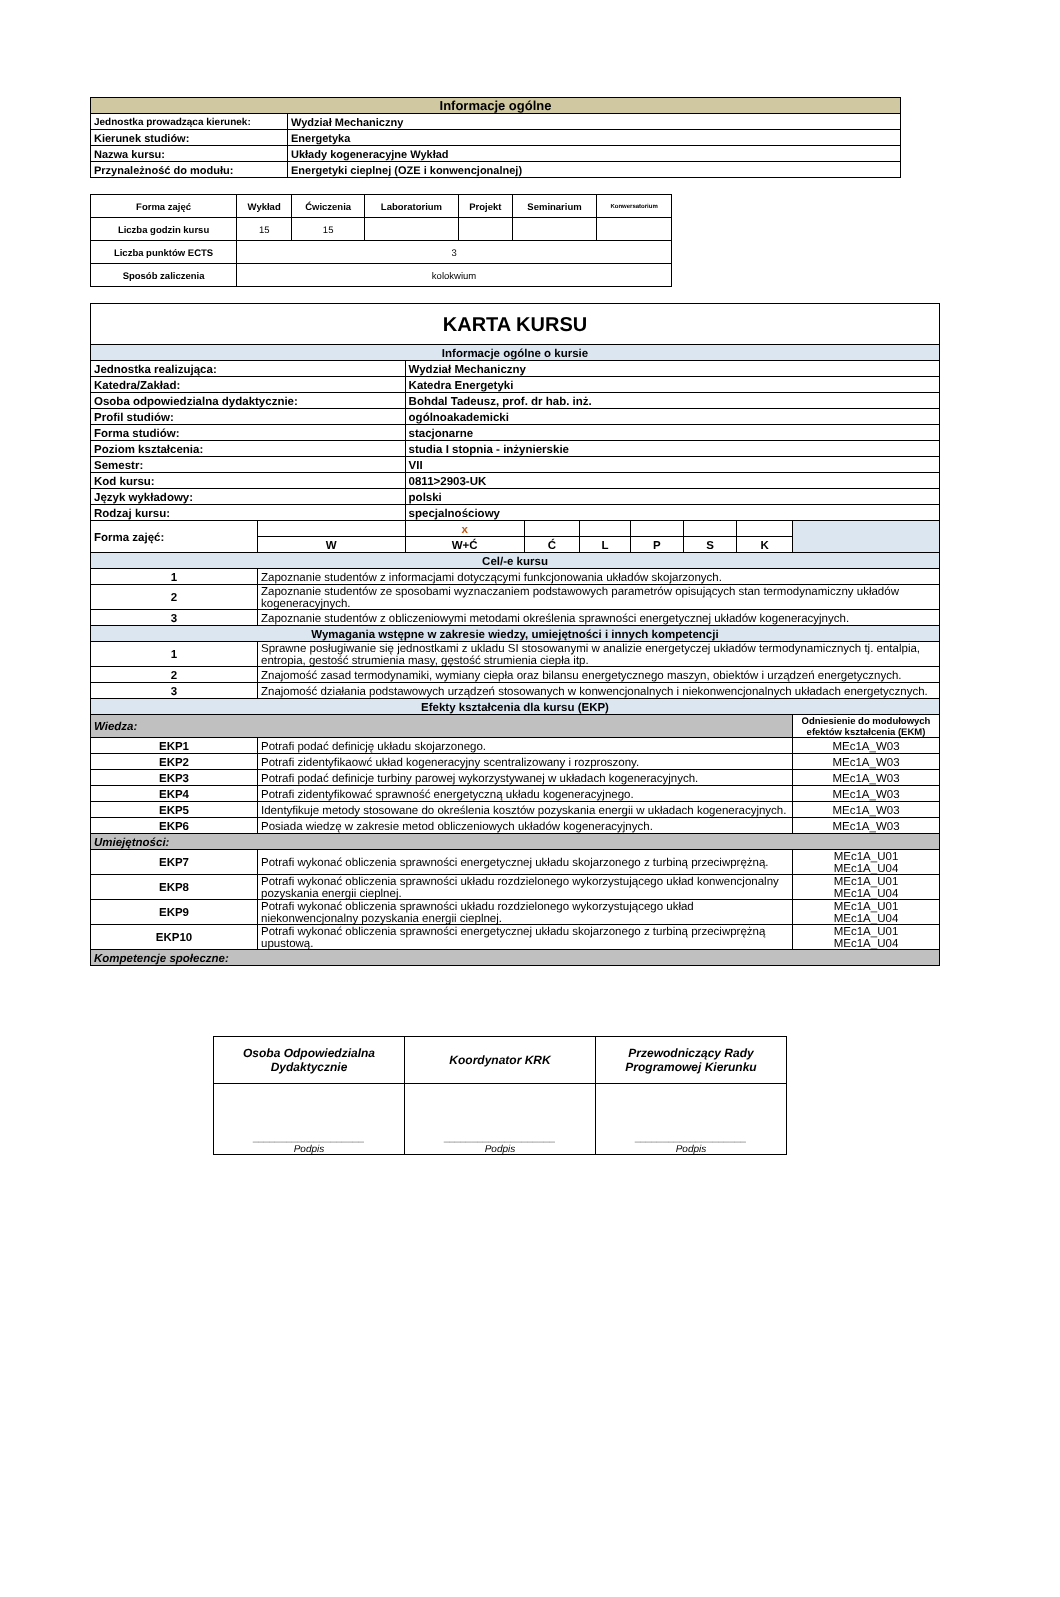| Informacje ogólne | |
| Jednostka prowadząca kierunek: | Wydział Mechaniczny |
| Kierunek studiów: | Energetyka |
| Nazwa kursu: | Układy kogeneracyjne Wykład |
| Przynależność do modułu: | Energetyki cieplnej (OZE i konwencjonalnej) |
| Forma zajęć | Wykład | Ćwiczenia | Laboratorium | Projekt | Seminarium | Konwersatorium |
| Liczba godzin kursu | 15 | 15 | | | | |
| Liczba punktów ECTS | 3 | | | | | |
| Sposób zaliczenia | kolokwium | | | | | |
| KARTA KURSU | | | | | | | | |
| Informacje ogólne o kursie | | | | | | | | |
| Jednostka realizująca: | | Wydział Mechaniczny | | | | | | |
| Katedra/Zakład: | | Katedra Energetyki | | | | | | |
| Osoba odpowiedzialna dydaktycznie: | | Bohdal Tadeusz, prof. dr hab. inż. | | | | | | |
| Profil studiów: | | ogólnoakademicki | | | | | | |
| Forma studiów: | | stacjonarne | | | | | | |
| Poziom kształcenia: | | studia I stopnia - inżynierskie | | | | | | |
| Semestr: | | VII | | | | | | |
| Kod kursu: | | 0811>2903-UK | | | | | | |
| Język wykładowy: | | polski | | | | | | |
| Rodzaj kursu: | | specjalnościowy | | | | | | |
| Forma zajęć: | | x | | | | | | |
| | W | W+Ć | Ć | L | P | S | K | |
| Cel/-e kursu | | | | | | | | |
| 1 | Zapoznanie studentów z informacjami dotyczącymi funkcjonowania układów skojarzonych. | | | | | | | |
| 2 | Zapoznanie studentów ze sposobami wyznaczaniem podstawowych parametrów opisujących stan termodynamiczny układów kogeneracyjnych. | | | | | | | |
| 3 | Zapoznanie studentów z obliczeniowymi metodami określenia sprawności energetycznej układów kogeneracyjnych. | | | | | | | |
| Wymagania wstępne w zakresie wiedzy, umiejętności i innych kompetencji | | | | | | | | |
| 1 | Sprawne posługiwanie się jednostkami z ukladu SI stosowanymi w analizie energetyczej układów termodynamicznych tj. entalpia, entropia, gestość strumienia masy, gęstość strumienia ciepła itp. | | | | | | | |
| 2 | Znajomość zasad termodynamiki, wymiany ciepła oraz bilansu energetycznego maszyn, obiektów i urządzeń energetycznych. | | | | | | | |
| 3 | Znajomość działania podstawowych urządzeń stosowanych w konwencjonalnych i niekonwencjonalnych układach energetycznych. | | | | | | | |
| Efekty kształcenia dla kursu (EKP) | | | | | | | | |
| Wiedza: | | | | | | | | Odniesienie do modułowych efektów kształcenia (EKM) |
| EKP1 | Potrafi podać definicję układu skojarzonego. | | | | | | | MEc1A_W03 |
| EKP2 | Potrafi zidentyfikaowć układ kogeneracyjny scentralizowany i rozproszony. | | | | | | | MEc1A_W03 |
| EKP3 | Potrafi podać definicje turbiny parowej wykorzystywanej w układach kogeneracyjnych. | | | | | | | MEc1A_W03 |
| EKP4 | Potrafi zidentyfikować sprawność energetyczną układu kogeneracyjnego. | | | | | | | MEc1A_W03 |
| EKP5 | Identyfikuje metody stosowane do określenia kosztów pozyskania energii w układach kogeneracyjnych. | | | | | | | MEc1A_W03 |
| EKP6 | Posiada wiedzę w zakresie metod obliczeniowych układów kogeneracyjnych. | | | | | | | MEc1A_W03 |
| Umiejętności: | | | | | | | | |
| EKP7 | Potrafi wykonać obliczenia sprawności energetycznej układu skojarzonego z turbiną przeciwprężną. | | | | | | | MEc1A_U01 MEc1A_U04 |
| EKP8 | Potrafi wykonać obliczenia sprawności układu rozdzielonego wykorzystującego układ konwencjonalny pozyskania energii cieplnej. | | | | | | | MEc1A_U01 MEc1A_U04 |
| EKP9 | Potrafi wykonać obliczenia sprawności układu rozdzielonego wykorzystującego układ niekonwencjonalny pozyskania energii cieplnej. | | | | | | | MEc1A_U01 MEc1A_U04 |
| EKP10 | Potrafi wykonać obliczenia sprawności energetycznej układu skojarzonego z turbiną przeciwprężną upustową. | | | | | | | MEc1A_U01 MEc1A_U04 |
| Kompetencje społeczne: | | | | | | | | |
| Osoba Odpowiedzialna Dydaktycznie | Koordynator KRK | Przewodniczący Rady Programowej Kierunku |
| ____________________ Podpis | ____________________ Podpis | ____________________ Podpis |